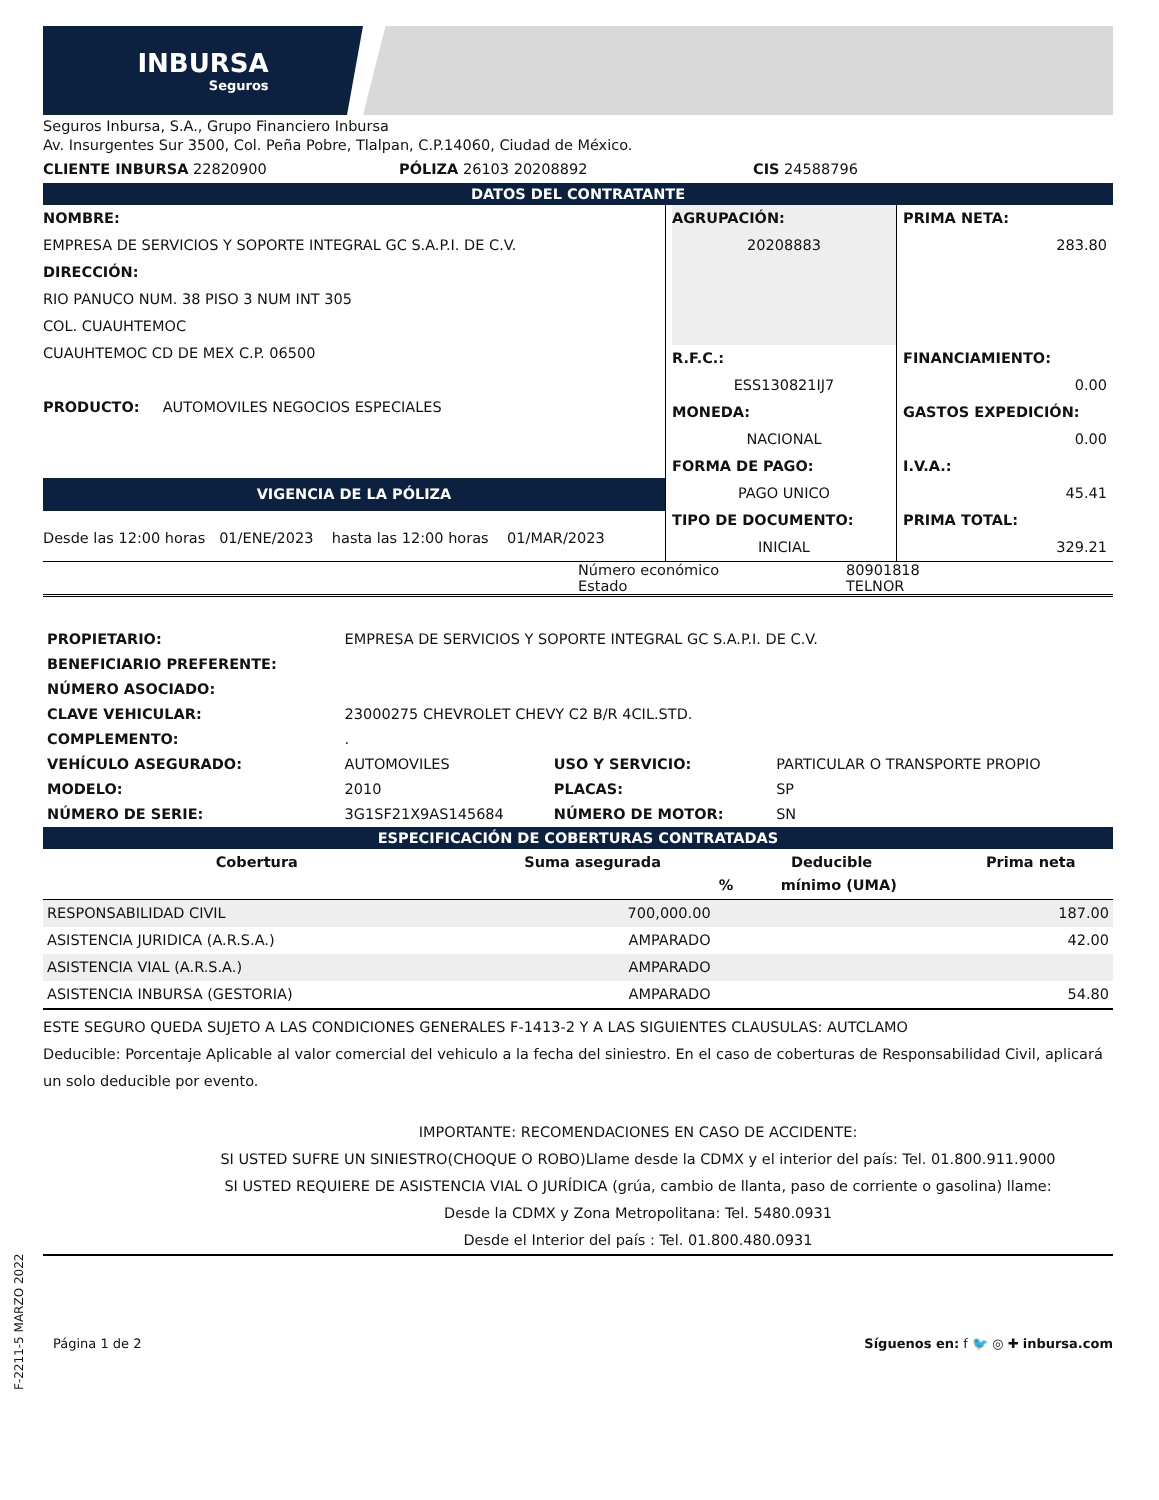F-2211-5 MARZO 2022
INBURSA
Seguros
Seguros Inbursa, S.A., Grupo Financiero Inbursa
Av. Insurgentes Sur 3500, Col. Peña Pobre, Tlalpan, C.P.14060, Ciudad de México.
CLIENTE INBURSA 22820900 PÓLIZA 26103 20208892 CIS 24588796
DATOS DEL CONTRATANTE
NOMBRE:
EMPRESA DE SERVICIOS Y SOPORTE INTEGRAL GC S.A.P.I. DE C.V.
DIRECCIÓN:
RIO PANUCO NUM. 38 PISO 3 NUM INT 305
COL. CUAUHTEMOC
CUAUHTEMOC CD DE MEX C.P. 06500
PRODUCTO: AUTOMOVILES NEGOCIOS ESPECIALES
VIGENCIA DE LA PÓLIZA
Desde las 12:00 horas 01/ENE/2023 hasta las 12:00 horas 01/MAR/2023
AGRUPACIÓN:
20208883
R.F.C.:
ESS130821IJ7
MONEDA:
NACIONAL
FORMA DE PAGO:
PAGO UNICO
TIPO DE DOCUMENTO:
INICIAL
PRIMA NETA:
283.80
FINANCIAMIENTO:
0.00
GASTOS EXPEDICIÓN:
0.00
I.V.A.:
45.41
PRIMA TOTAL:
329.21
Número económico 80901818
Estado TELNOR
| PROPIETARIO: | EMPRESA DE SERVICIOS Y SOPORTE INTEGRAL GC S.A.P.I. DE C.V. | | |
| BENEFICIARIO PREFERENTE: | | | |
| NÚMERO ASOCIADO: | | | |
| CLAVE VEHICULAR: | 23000275 CHEVROLET CHEVY C2 B/R 4CIL.STD. | | |
| COMPLEMENTO: | . | | |
| VEHÍCULO ASEGURADO: | AUTOMOVILES | USO Y SERVICIO: | PARTICULAR O TRANSPORTE PROPIO |
| MODELO: | 2010 | PLACAS: | SP |
| NÚMERO DE SERIE: | 3G1SF21X9AS145684 | NÚMERO DE MOTOR: | SN |
ESPECIFICACIÓN DE COBERTURAS CONTRATADAS
| Cobertura | Suma asegurada | Deducible % mínimo (UMA) | | Prima neta |
| --- | --- | --- | --- | --- |
| RESPONSABILIDAD CIVIL | 700,000.00 | | | 187.00 |
| ASISTENCIA JURIDICA (A.R.S.A.) | AMPARADO | | | 42.00 |
| ASISTENCIA VIAL (A.R.S.A.) | AMPARADO | | | |
| ASISTENCIA INBURSA (GESTORIA) | AMPARADO | | | 54.80 |
ESTE SEGURO QUEDA SUJETO A LAS CONDICIONES GENERALES F-1413-2 Y A LAS SIGUIENTES CLAUSULAS: AUTCLAMO
Deducible: Porcentaje Aplicable al valor comercial del vehiculo a la fecha del siniestro. En el caso de coberturas de Responsabilidad Civil, aplicará un solo deducible por evento.
IMPORTANTE: RECOMENDACIONES EN CASO DE ACCIDENTE:
SI USTED SUFRE UN SINIESTRO(CHOQUE O ROBO)Llame desde la CDMX y el interior del país: Tel. 01.800.911.9000
SI USTED REQUIERE DE ASISTENCIA VIAL O JURÍDICA (grúa, cambio de llanta, paso de corriente o gasolina) llame:
Desde la CDMX y Zona Metropolitana: Tel. 5480.0931
Desde el Interior del país : Tel. 01.800.480.0931
Página 1 de 2 Síguenos en: f 🐦 ◎ ✚ inbursa.com